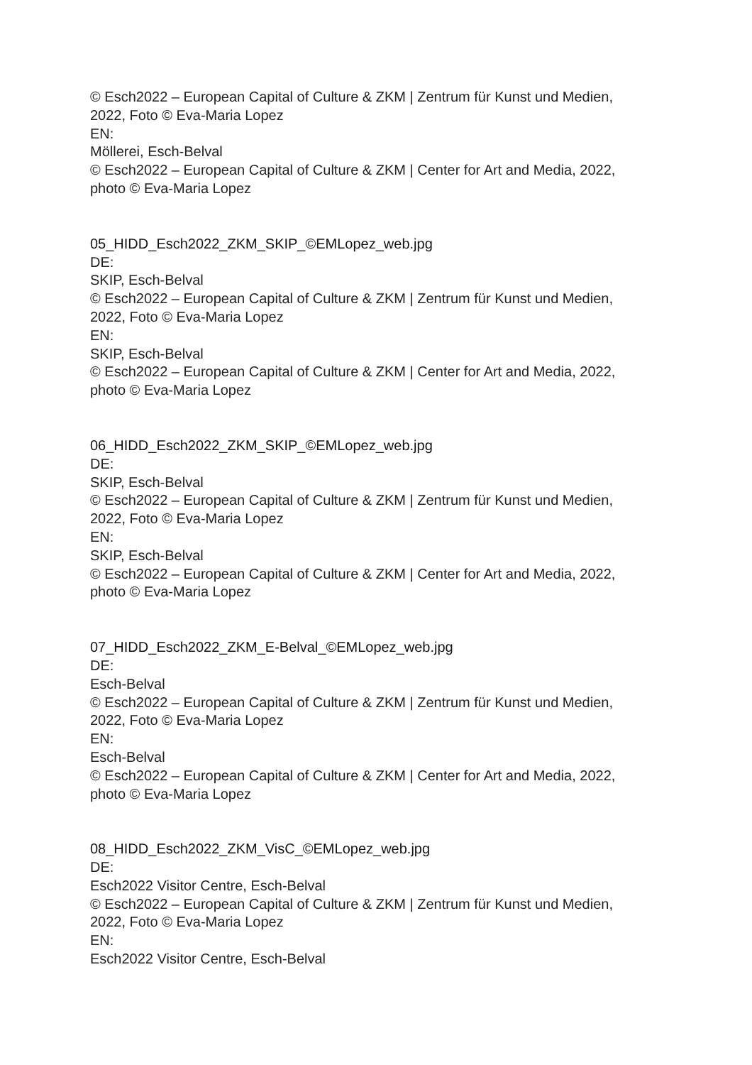© Esch2022 – European Capital of Culture & ZKM | Zentrum für Kunst und Medien,
2022, Foto © Eva-Maria Lopez
EN:
Möllerei, Esch-Belval
© Esch2022 – European Capital of Culture & ZKM | Center for Art and Media, 2022,
photo © Eva-Maria Lopez
05_HIDD_Esch2022_ZKM_SKIP_©EMLopez_web.jpg
DE:
SKIP, Esch-Belval
© Esch2022 – European Capital of Culture & ZKM | Zentrum für Kunst und Medien,
2022, Foto © Eva-Maria Lopez
EN:
SKIP, Esch-Belval
© Esch2022 – European Capital of Culture & ZKM | Center for Art and Media, 2022,
photo © Eva-Maria Lopez
06_HIDD_Esch2022_ZKM_SKIP_©EMLopez_web.jpg
DE:
SKIP, Esch-Belval
© Esch2022 – European Capital of Culture & ZKM | Zentrum für Kunst und Medien,
2022, Foto © Eva-Maria Lopez
EN:
SKIP, Esch-Belval
© Esch2022 – European Capital of Culture & ZKM | Center for Art and Media, 2022,
photo © Eva-Maria Lopez
07_HIDD_Esch2022_ZKM_E-Belval_©EMLopez_web.jpg
DE:
Esch-Belval
© Esch2022 – European Capital of Culture & ZKM | Zentrum für Kunst und Medien,
2022, Foto © Eva-Maria Lopez
EN:
Esch-Belval
© Esch2022 – European Capital of Culture & ZKM | Center for Art and Media, 2022,
photo © Eva-Maria Lopez
08_HIDD_Esch2022_ZKM_VisC_©EMLopez_web.jpg
DE:
Esch2022 Visitor Centre, Esch-Belval
© Esch2022 – European Capital of Culture & ZKM | Zentrum für Kunst und Medien,
2022, Foto © Eva-Maria Lopez
EN:
Esch2022 Visitor Centre, Esch-Belval